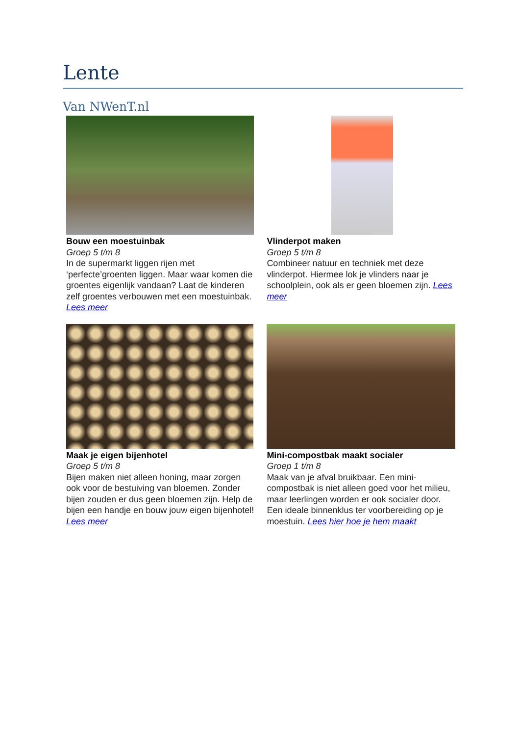Lente
Van NWenT.nl
| Bouw een moestuinbak Groep 5 t/m 8 In de supermarkt liggen rijen met ‘perfecte’groenten liggen. Maar waar komen die groentes eigenlijk vandaan? Laat de kinderen zelf groentes verbouwen met een moestuinbak. Lees meer | Vlinderpot maken Groep 5 t/m 8 Combineer natuur en techniek met deze vlinderpot. Hiermee lok je vlinders naar je schoolplein, ook als er geen bloemen zijn. Lees meer |
| Maak je eigen bijenhotel Groep 5 t/m 8 Bijen maken niet alleen honing, maar zorgen ook voor de bestuiving van bloemen. Zonder bijen zouden er dus geen bloemen zijn. Help de bijen een handje en bouw jouw eigen bijenhotel! Lees meer | Mini-compostbak maakt socialer Groep 1 t/m 8 Maak van je afval bruikbaar. Een mini-compostbak is niet alleen goed voor het milieu, maar leerlingen worden er ook socialer door. Een ideale binnenklus ter voorbereiding op je moestuin. Lees hier hoe je hem maakt |